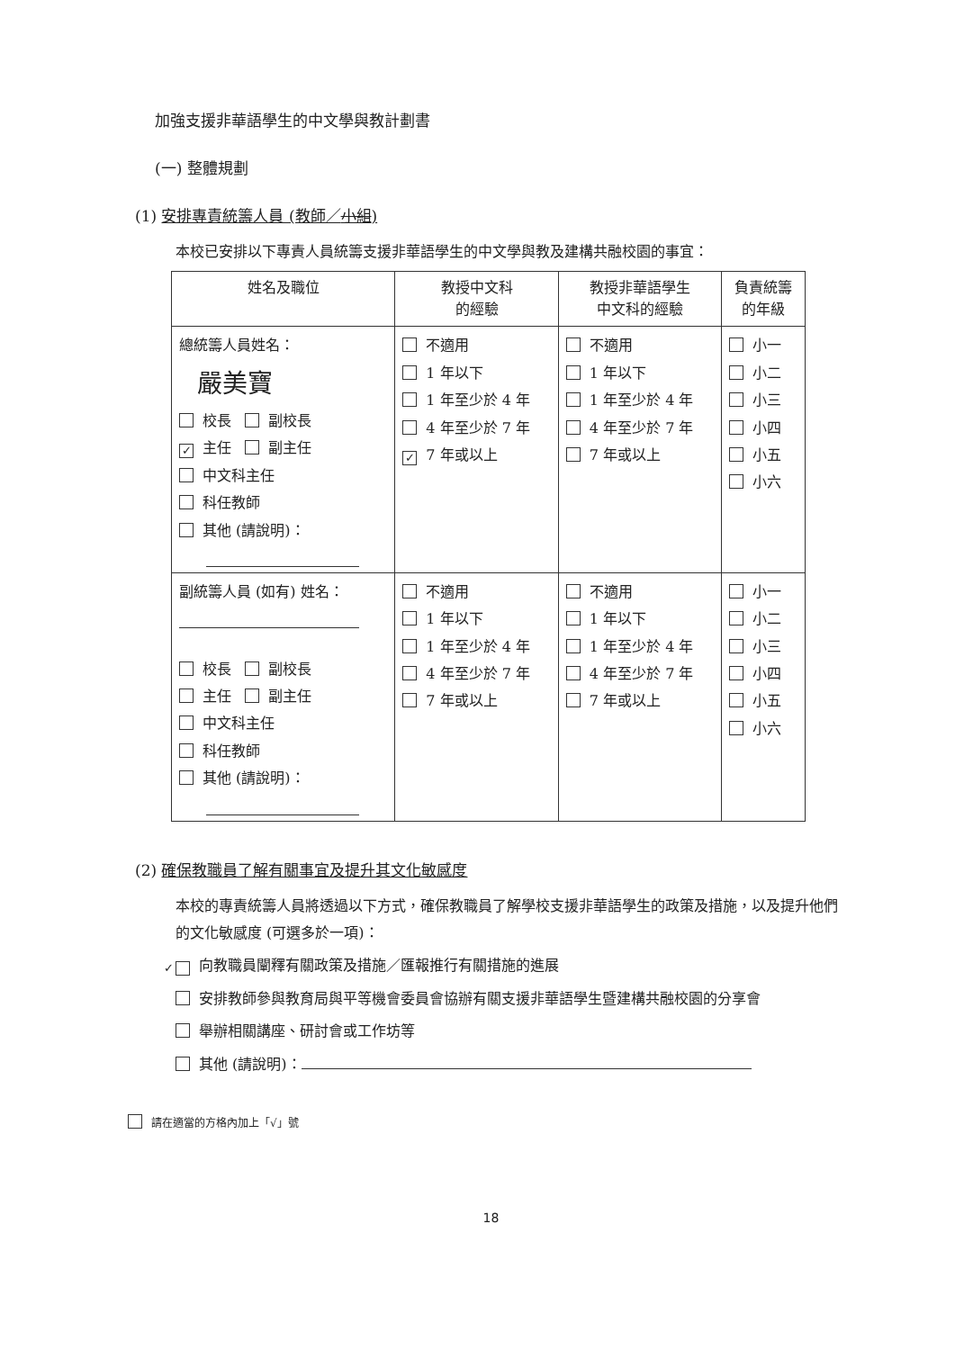加強支援非華語學生的中文學與教計劃書
(一) 整體規劃
(1) 安排專責統籌人員 (教師／小組)
本校已安排以下專責人員統籌支援非華語學生的中文學與教及建構共融校園的事宜：
| 姓名及職位 | 教授中文科 的經驗 | 教授非華語學生 中文科的經驗 | 負責統籌 的年級 |
| --- | --- | --- | --- |
| 總統籌人員姓名： 嚴美寶 校長 副校長 ✓ 主任 副主任 中文科主任 科任教師 其他 (請說明)： | 不適用 1 年以下 1 年至少於 4 年 4 年至少於 7 年 ✓ 7 年或以上 | 不適用 1 年以下 1 年至少於 4 年 4 年至少於 7 年 7 年或以上 | 小一 小二 小三 小四 小五 小六 |
| 副統籌人員 (如有) 姓名： 校長 副校長 主任 副主任 中文科主任 科任教師 其他 (請說明)： | 不適用 1 年以下 1 年至少於 4 年 4 年至少於 7 年 7 年或以上 | 不適用 1 年以下 1 年至少於 4 年 4 年至少於 7 年 7 年或以上 | 小一 小二 小三 小四 小五 小六 |
(2) 確保教職員了解有關事宜及提升其文化敏感度
本校的專責統籌人員將透過以下方式，確保教職員了解學校支援非華語學生的政策及措施，以及提升他們的文化敏感度 (可選多於一項)：
✓ 向教職員闡釋有關政策及措施／匯報推行有關措施的進展
安排教師參與教育局與平等機會委員會協辦有關支援非華語學生暨建構共融校園的分享會
舉辦相關講座、研討會或工作坊等
其他 (請說明)：
請在適當的方格內加上「√」號
18